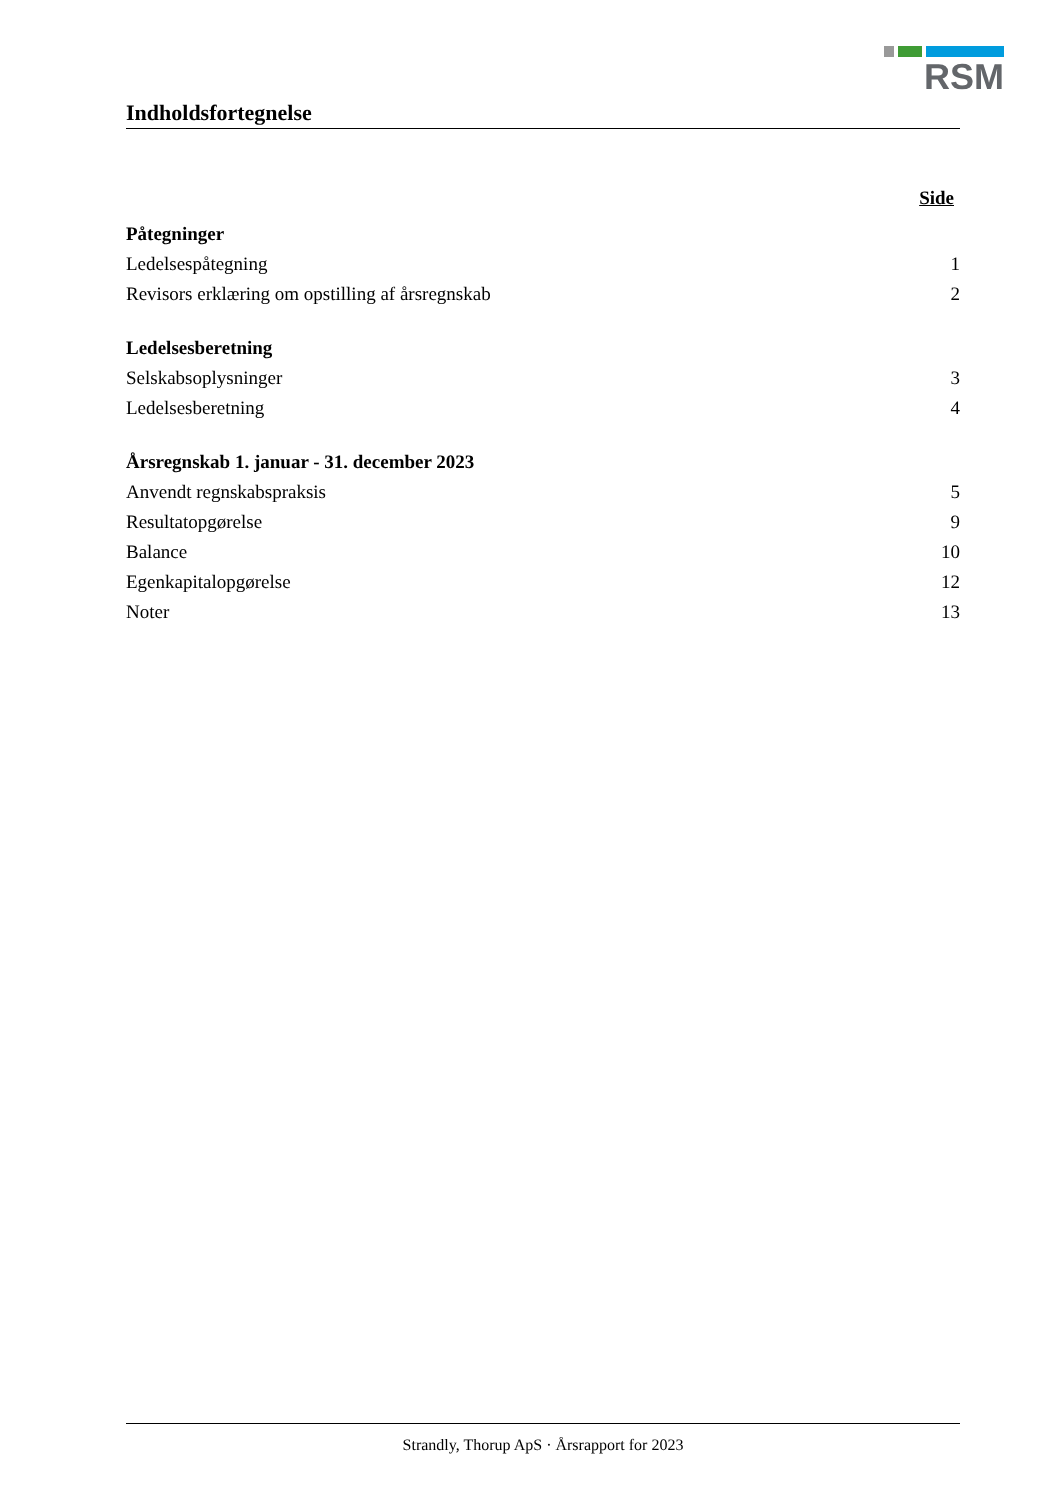RSM
Indholdsfortegnelse
Side
Påtegninger
Ledelsespåtegning 1
Revisors erklæring om opstilling af årsregnskab 2
Ledelsesberetning
Selskabsoplysninger 3
Ledelsesberetning 4
Årsregnskab 1. januar - 31. december 2023
Anvendt regnskabspraksis 5
Resultatopgørelse 9
Balance 10
Egenkapitalopgørelse 12
Noter 13
Strandly, Thorup ApS · Årsrapport for 2023